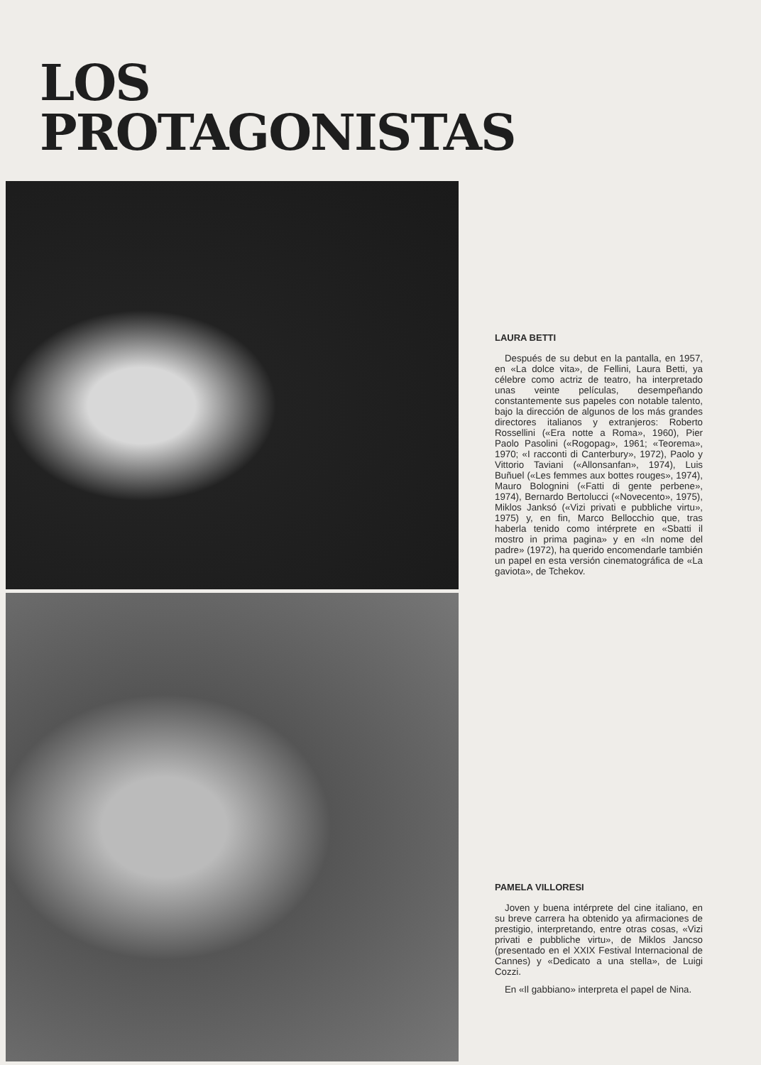LOS
PROTAGONISTAS
LAURA BETTI
Después de su debut en la pantalla, en 1957, en «La dolce vita», de Fellini, Laura Betti, ya célebre como actriz de teatro, ha interpretado unas veinte películas, desempeñando constantemente sus papeles con notable talento, bajo la dirección de algunos de los más grandes directores italianos y extranjeros: Roberto Rossellini («Era notte a Roma», 1960), Pier Paolo Pasolini («Rogopag», 1961; «Teorema», 1970; «I racconti di Canterbury», 1972), Paolo y Vittorio Taviani («Allonsanfan», 1974), Luis Buñuel («Les femmes aux bottes rouges», 1974), Mauro Bolognini («Fatti di gente perbene», 1974), Bernardo Bertolucci («Novecento», 1975), Miklos Janksó («Vizi privati e pubbliche virtu», 1975) y, en fin, Marco Bellocchio que, tras haberla tenido como intérprete en «Sbatti il mostro in prima pagina» y en «In nome del padre» (1972), ha querido encomendarle también un papel en esta versión cinematográfica de «La gaviota», de Tchekov.
PAMELA VILLORESI
Joven y buena intérprete del cine italiano, en su breve carrera ha obtenido ya afirmaciones de prestigio, interpretando, entre otras cosas, «Vizi privati e pubbliche virtu», de Miklos Jancso (presentado en el XXIX Festival Internacional de Cannes) y «Dedicato a una stella», de Luigi Cozzi.
En «Il gabbiano» interpreta el papel de Nina.